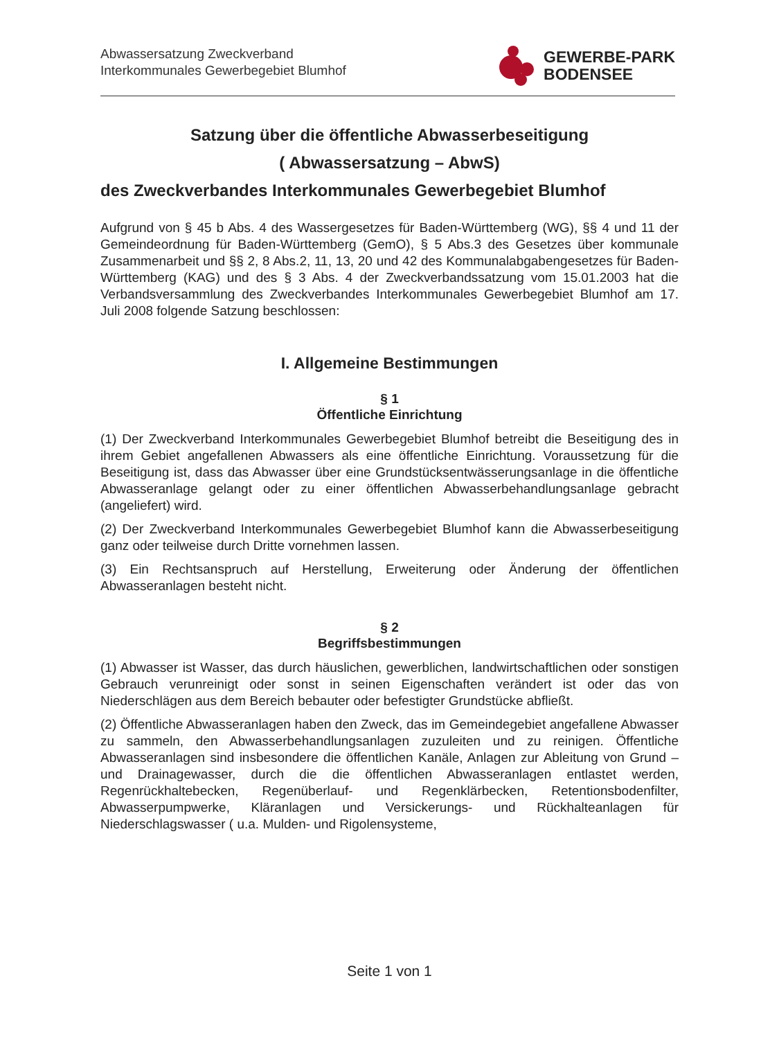Abwassersatzung Zweckverband
Interkommunales Gewerbegebiet Blumhof
GEWERBE-PARK
BODENSEE
Satzung über die öffentliche Abwasserbeseitigung
( Abwassersatzung – AbwS)
des Zweckverbandes Interkommunales Gewerbegebiet Blumhof
Aufgrund von § 45 b Abs. 4 des Wassergesetzes für Baden-Württemberg (WG), §§ 4 und 11 der Gemeindeordnung für Baden-Württemberg (GemO), § 5 Abs.3 des Gesetzes über kommunale Zusammenarbeit und §§ 2, 8 Abs.2, 11, 13, 20 und 42 des Kommunalabgabengesetzes für Baden-Württemberg (KAG) und des § 3 Abs. 4 der Zweckverbandssatzung vom 15.01.2003 hat die Verbandsversammlung des Zweckverbandes Interkommunales Gewerbegebiet Blumhof am 17. Juli 2008 folgende Satzung beschlossen:
I. Allgemeine Bestimmungen
§ 1
Öffentliche Einrichtung
(1) Der Zweckverband Interkommunales Gewerbegebiet Blumhof betreibt die Beseitigung des in ihrem Gebiet angefallenen Abwassers als eine öffentliche Einrichtung. Voraussetzung für die Beseitigung ist, dass das Abwasser über eine Grundstücksentwässerungsanlage in die öffentliche Abwasseranlage gelangt oder zu einer öffentlichen Abwasserbehandlungsanlage gebracht (angeliefert) wird.
(2) Der Zweckverband Interkommunales Gewerbegebiet Blumhof kann die Abwasserbeseitigung ganz oder teilweise durch Dritte vornehmen lassen.
(3) Ein Rechtsanspruch auf Herstellung, Erweiterung oder Änderung der öffentlichen Abwasseranlagen besteht nicht.
§ 2
Begriffsbestimmungen
(1) Abwasser ist Wasser, das durch häuslichen, gewerblichen, landwirtschaftlichen oder sonstigen Gebrauch verunreinigt oder sonst in seinen Eigenschaften verändert ist oder das von Niederschlägen aus dem Bereich bebauter oder befestigter Grundstücke abfließt.
(2) Öffentliche Abwasseranlagen haben den Zweck, das im Gemeindegebiet angefallene Abwasser zu sammeln, den Abwasserbehandlungsanlagen zuzuleiten und zu reinigen. Öffentliche Abwasseranlagen sind insbesondere die öffentlichen Kanäle, Anlagen zur Ableitung von Grund – und Drainagewasser, durch die die öffentlichen Abwasseranlagen entlastet werden, Regenrückhaltebecken, Regenüberlauf- und Regenklärbecken, Retentionsbodenfilter, Abwasserpumpwerke, Kläranlagen und Versickerungs- und Rückhalteanlagen für Niederschlagswasser ( u.a. Mulden- und Rigolensysteme,
Seite 1 von 1